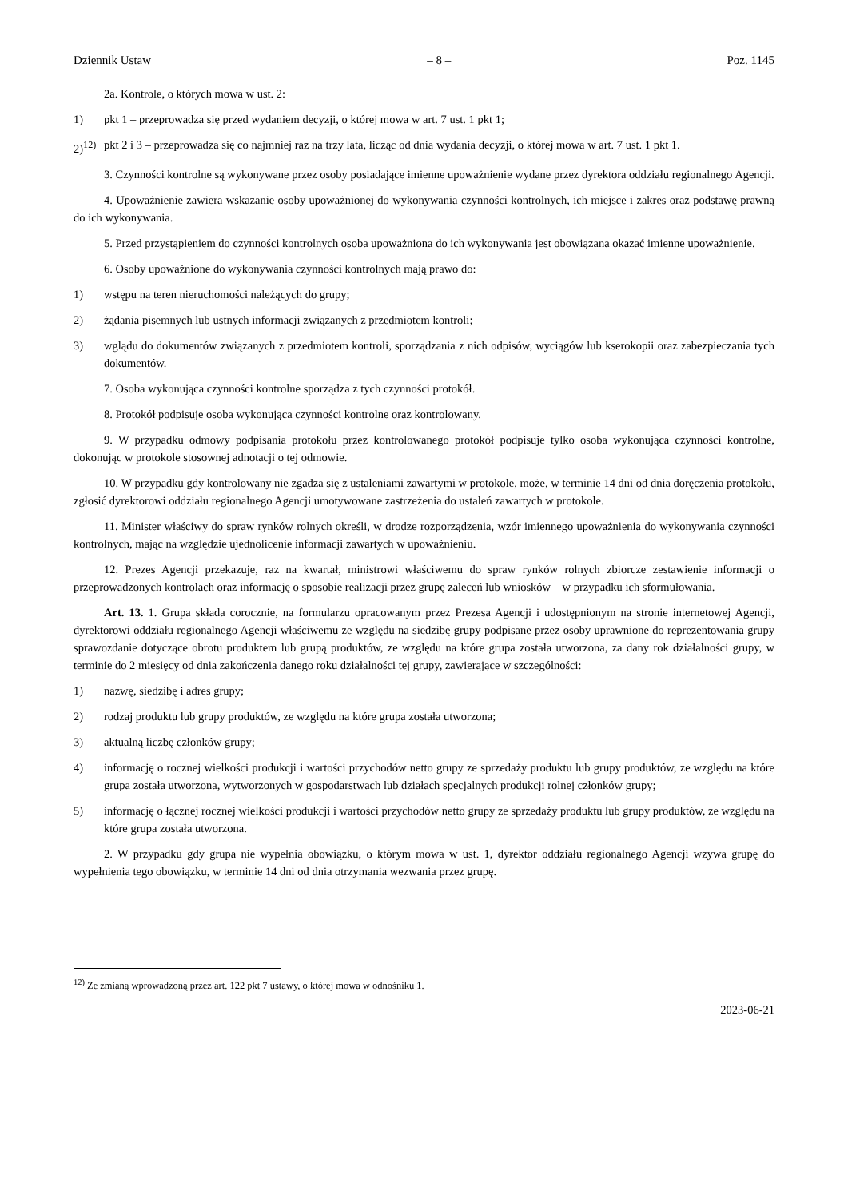Dziennik Ustaw – 8 – Poz. 1145
2a. Kontrole, o których mowa w ust. 2:
1) pkt 1 – przeprowadza się przed wydaniem decyzji, o której mowa w art. 7 ust. 1 pkt 1;
2)<sup>12)</sup> pkt 2 i 3 – przeprowadza się co najmniej raz na trzy lata, licząc od dnia wydania decyzji, o której mowa w art. 7 ust. 1 pkt 1.
3. Czynności kontrolne są wykonywane przez osoby posiadające imienne upoważnienie wydane przez dyrektora oddziału regionalnego Agencji.
4. Upoważnienie zawiera wskazanie osoby upoważnionej do wykonywania czynności kontrolnych, ich miejsce i zakres oraz podstawę prawną do ich wykonywania.
5. Przed przystąpieniem do czynności kontrolnych osoba upoważniona do ich wykonywania jest obowiązana okazać imienne upoważnienie.
6. Osoby upoważnione do wykonywania czynności kontrolnych mają prawo do:
1) wstępu na teren nieruchomości należących do grupy;
2) żądania pisemnych lub ustnych informacji związanych z przedmiotem kontroli;
3) wglądu do dokumentów związanych z przedmiotem kontroli, sporządzania z nich odpisów, wyciągów lub kserokopii oraz zabezpieczania tych dokumentów.
7. Osoba wykonująca czynności kontrolne sporządza z tych czynności protokół.
8. Protokół podpisuje osoba wykonująca czynności kontrolne oraz kontrolowany.
9. W przypadku odmowy podpisania protokołu przez kontrolowanego protokół podpisuje tylko osoba wykonująca czynności kontrolne, dokonując w protokole stosownej adnotacji o tej odmowie.
10. W przypadku gdy kontrolowany nie zgadza się z ustaleniami zawartymi w protokole, może, w terminie 14 dni od dnia doręczenia protokołu, zgłosić dyrektorowi oddziału regionalnego Agencji umotywowane zastrzeżenia do ustaleń zawartych w protokole.
11. Minister właściwy do spraw rynków rolnych określi, w drodze rozporządzenia, wzór imiennego upoważnienia do wykonywania czynności kontrolnych, mając na względzie ujednolicenie informacji zawartych w upoważnieniu.
12. Prezes Agencji przekazuje, raz na kwartał, ministrowi właściwemu do spraw rynków rolnych zbiorcze zestawienie informacji o przeprowadzonych kontrolach oraz informację o sposobie realizacji przez grupę zaleceń lub wniosków – w przypadku ich sformułowania.
Art. 13. 1. Grupa składa corocznie, na formularzu opracowanym przez Prezesa Agencji i udostępnionym na stronie internetowej Agencji, dyrektorowi oddziału regionalnego Agencji właściwemu ze względu na siedzibę grupy podpisane przez osoby uprawnione do reprezentowania grupy sprawozdanie dotyczące obrotu produktem lub grupą produktów, ze względu na które grupa została utworzona, za dany rok działalności grupy, w terminie do 2 miesięcy od dnia zakończenia danego roku działalności tej grupy, zawierające w szczególności:
1) nazwę, siedzibę i adres grupy;
2) rodzaj produktu lub grupy produktów, ze względu na które grupa została utworzona;
3) aktualną liczbę członków grupy;
4) informację o rocznej wielkości produkcji i wartości przychodów netto grupy ze sprzedaży produktu lub grupy produktów, ze względu na które grupa została utworzona, wytworzonych w gospodarstwach lub działach specjalnych produkcji rolnej członków grupy;
5) informację o łącznej rocznej wielkości produkcji i wartości przychodów netto grupy ze sprzedaży produktu lub grupy produktów, ze względu na które grupa została utworzona.
2. W przypadku gdy grupa nie wypełnia obowiązku, o którym mowa w ust. 1, dyrektor oddziału regionalnego Agencji wzywa grupę do wypełnienia tego obowiązku, w terminie 14 dni od dnia otrzymania wezwania przez grupę.
<sup>12)</sup> Ze zmianą wprowadzoną przez art. 122 pkt 7 ustawy, o której mowa w odnośniku 1.
2023-06-21